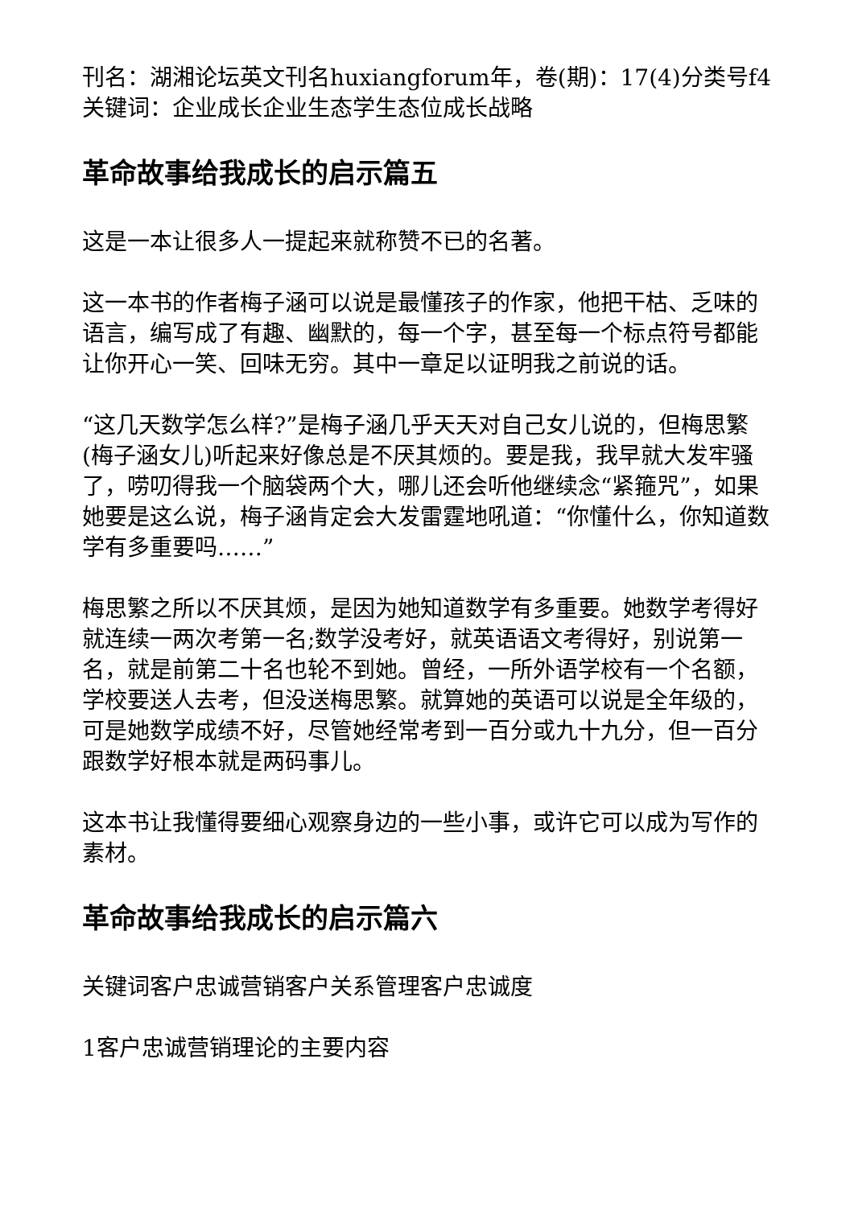刊名：湖湘论坛英文刊名huxiangforum年，卷(期)：17(4)分类号f4关键词：企业成长企业生态学生态位成长战略
革命故事给我成长的启示篇五
这是一本让很多人一提起来就称赞不已的名著。
这一本书的作者梅子涵可以说是最懂孩子的作家，他把干枯、乏味的语言，编写成了有趣、幽默的，每一个字，甚至每一个标点符号都能让你开心一笑、回味无穷。其中一章足以证明我之前说的话。
“这几天数学怎么样?”是梅子涵几乎天天对自己女儿说的，但梅思繁(梅子涵女儿)听起来好像总是不厌其烦的。要是我，我早就大发牢骚了，唠叨得我一个脑袋两个大，哪儿还会听他继续念“紧箍咒”，如果她要是这么说，梅子涵肯定会大发雷霆地吼道：“你懂什么，你知道数学有多重要吗……”
梅思繁之所以不厌其烦，是因为她知道数学有多重要。她数学考得好就连续一两次考第一名;数学没考好，就英语语文考得好，别说第一名，就是前第二十名也轮不到她。曾经，一所外语学校有一个名额，学校要送人去考，但没送梅思繁。就算她的英语可以说是全年级的，可是她数学成绩不好，尽管她经常考到一百分或九十九分，但一百分跟数学好根本就是两码事儿。
这本书让我懂得要细心观察身边的一些小事，或许它可以成为写作的素材。
革命故事给我成长的启示篇六
关键词客户忠诚营销客户关系管理客户忠诚度
1客户忠诚营销理论的主要内容